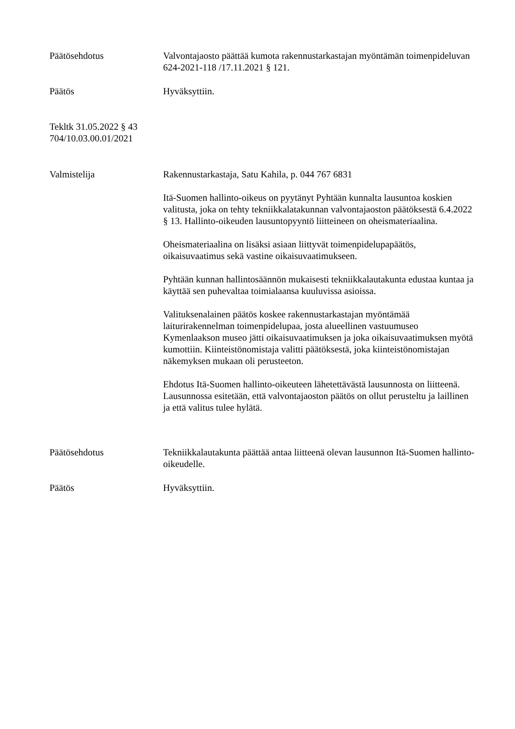Päätösehdotus Valvontajaosto päättää kumota rakennustarkastajan myöntämän toimenpideluvan 624-2021-118 /17.11.2021 § 121.
Päätös Hyväksyttiin.
Tekltk 31.05.2022 § 43
704/10.03.00.01/2021
Valmistelija Rakennustarkastaja, Satu Kahila, p. 044 767 6831
Itä-Suomen hallinto-oikeus on pyytänyt Pyhtään kunnalta lausuntoa koskien valitusta, joka on tehty tekniikkalatakunnan valvontajaoston päätöksestä 6.4.2022 § 13. Hallinto-oikeuden lausuntopyyntö liitteineen on oheismateriaalina.
Oheismateriaalina on lisäksi asiaan liittyvät toimenpidelupapäätös, oikaisuvaatimus sekä vastine oikaisuvaatimukseen.
Pyhtään kunnan hallintosäännön mukaisesti tekniikkalautakunta edustaa kuntaa ja käyttää sen puhevaltaa toimialaansa kuuluvissa asioissa.
Valituksenalainen päätös koskee rakennustarkastajan myöntämää laiturirakennelman toimenpidelupaa, josta alueellinen vastuumuseo Kymenlaakson museo jätti oikaisuvaatimuksen ja joka oikaisuvaatimuksen myötä kumottiin. Kiinteistönomistaja valitti päätöksestä, joka kiinteistönomistajan näkemyksen mukaan oli perusteeton.
Ehdotus Itä-Suomen hallinto-oikeuteen lähetettävästä lausunnosta on liitteenä. Lausunnossa esitetään, että valvontajaoston päätös on ollut perusteltu ja laillinen ja että valitus tulee hylätä.
Päätösehdotus Tekniikkalautakunta päättää antaa liitteenä olevan lausunnon Itä-Suomen hallinto-oikeudelle.
Päätös Hyväksyttiin.